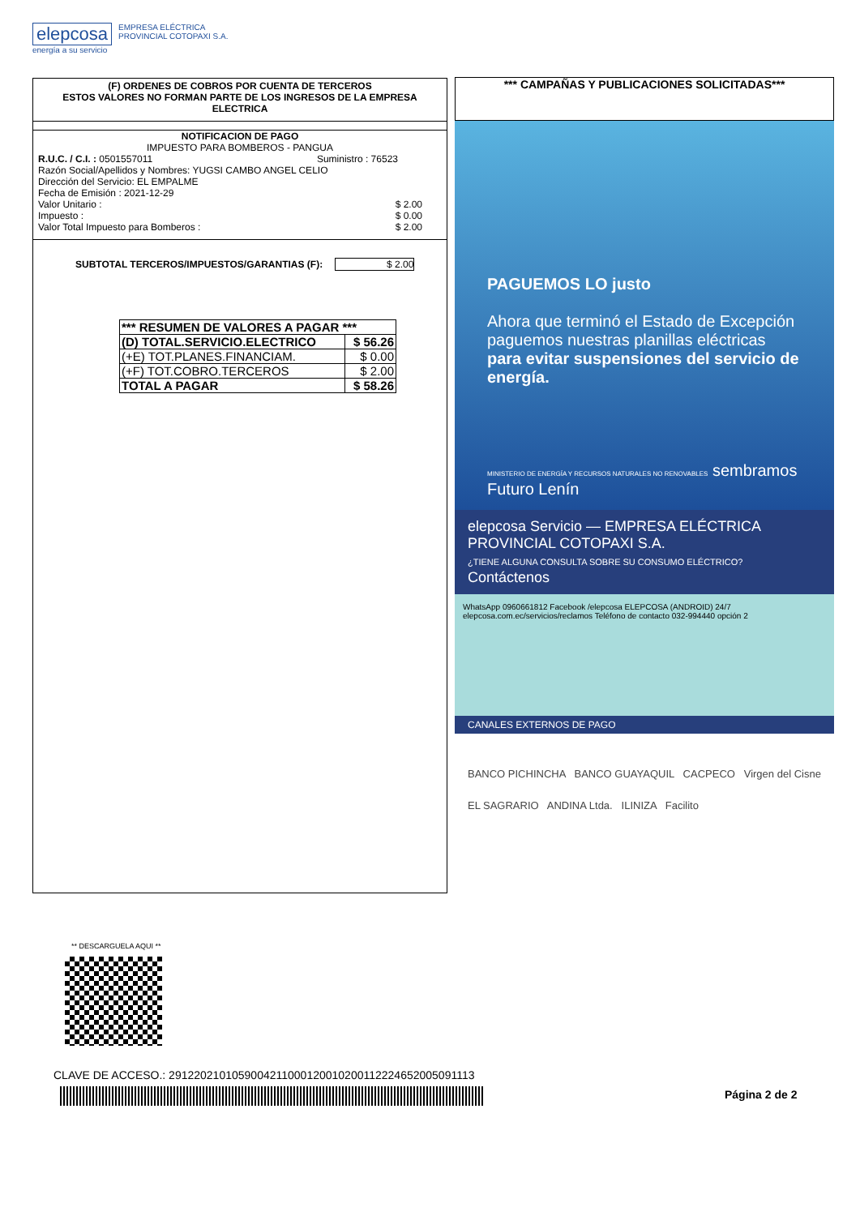elepcosa
energía a su servicio
EMPRESA ELÉCTRICA
PROVINCIAL COTOPAXI S.A.
(F) ORDENES DE COBROS POR CUENTA DE TERCEROS
ESTOS VALORES NO FORMAN PARTE DE LOS INGRESOS DE LA EMPRESA ELECTRICA
NOTIFICACION DE PAGO
IMPUESTO PARA BOMBEROS - PANGUA
R.U.C. / C.I. : 0501557011 Suministro : 76523
Razón Social/Apellidos y Nombres: YUGSI CAMBO ANGEL CELIO
Dirección del Servicio: EL EMPALME
Fecha de Emisión : 2021-12-29
Valor Unitario : $ 2.00
Impuesto : $ 0.00
Valor Total Impuesto para Bomberos : $ 2.00
SUBTOTAL TERCEROS/IMPUESTOS/GARANTIAS (F): $ 2.00
| *** RESUMEN DE VALORES A PAGAR *** | |
| --- | --- |
| (D) TOTAL.SERVICIO.ELECTRICO | $ 56.26 |
| (+E) TOT.PLANES.FINANCIAM. | $ 0.00 |
| (+F) TOT.COBRO.TERCEROS | $ 2.00 |
| TOTAL A PAGAR | $ 58.26 |
*** CAMPAÑAS Y PUBLICACIONES SOLICITADAS***
PAGUEMOS LO justo
Ahora que terminó el Estado de Excepción paguemos nuestras planillas eléctricas para evitar suspensiones del servicio de energía.
MINISTERIO DE ENERGÍA Y RECURSOS NATURALES NO RENOVABLES sembramos Futuro Lenín
elepcosa Servicio — EMPRESA ELÉCTRICA PROVINCIAL COTOPAXI S.A.
¿TIENE ALGUNA CONSULTA SOBRE SU CONSUMO ELÉCTRICO? Contáctenos
WhatsApp 0960661812 Facebook /elepcosa ELEPCOSA (ANDROID) 24/7 elepcosa.com.ec/servicios/reclamos Teléfono de contacto 032-994440 opción 2
CANALES EXTERNOS DE PAGO
BANCO PICHINCHA BANCO GUAYAQUIL CACPECO Virgen del Cisne
EL SAGRARIO ANDINA Ltda. ILINIZA Facilito
** DESCARGUELA AQUI **
CLAVE DE ACCESO.: 2912202101059004211000120010200112224652005091113
Página 2 de 2